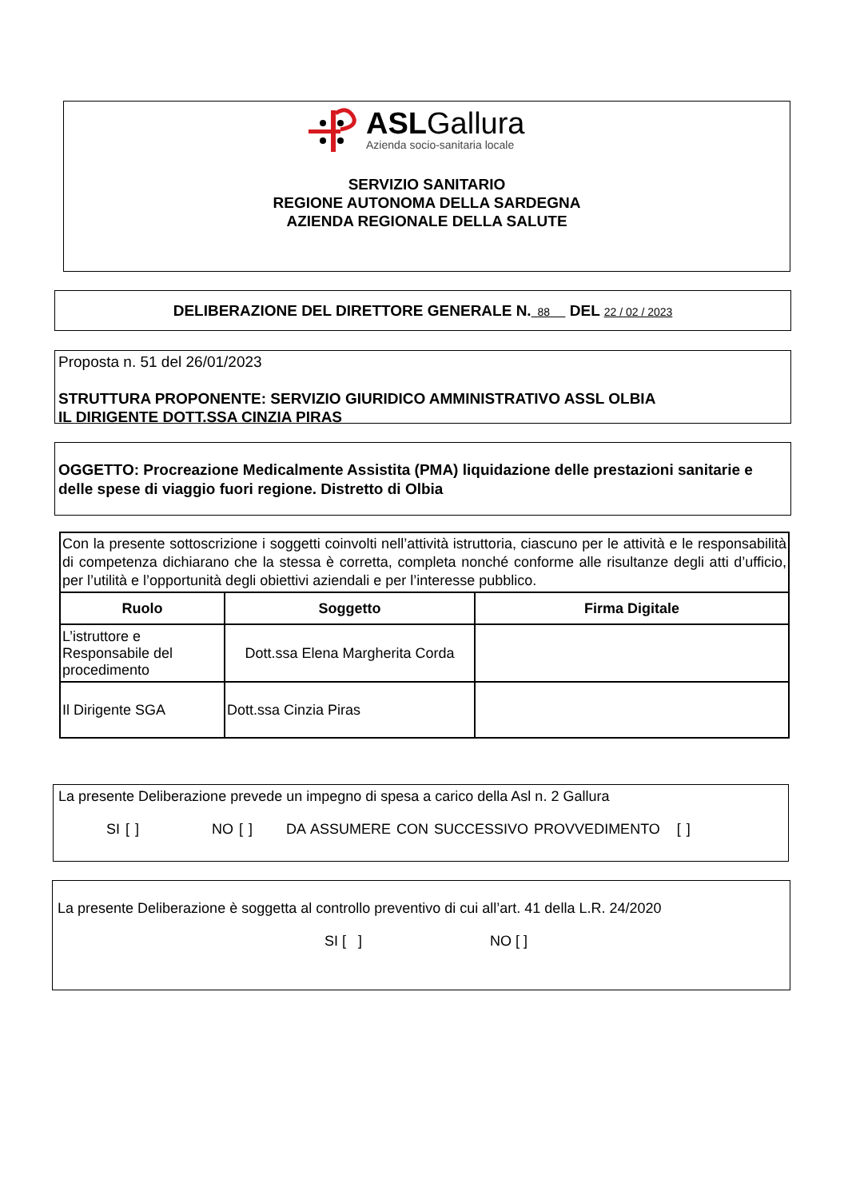ASLGallura
Azienda socio-sanitaria locale
SERVIZIO SANITARIO
REGIONE AUTONOMA DELLA SARDEGNA
AZIENDA REGIONALE DELLA SALUTE
DELIBERAZIONE DEL DIRETTORE GENERALE N. 88 DEL 22 / 02 / 2023
Proposta n. 51 del 26/01/2023
STRUTTURA PROPONENTE: SERVIZIO GIURIDICO AMMINISTRATIVO ASSL OLBIA
IL DIRIGENTE DOTT.SSA CINZIA PIRAS
OGGETTO: Procreazione Medicalmente Assistita (PMA) liquidazione delle prestazioni sanitarie e delle spese di viaggio fuori regione. Distretto di Olbia
| Con la presente sottoscrizione i soggetti coinvolti nell’attività istruttoria, ciascuno per le attività e le responsabilità di competenza dichiarano che la stessa è corretta, completa nonché conforme alle risultanze degli atti d’ufficio, per l’utilità e l’opportunità degli obiettivi aziendali e per l’interesse pubblico. | | |
| Ruolo | Soggetto | Firma Digitale |
| L’istruttore e Responsabile del procedimento | Dott.ssa Elena Margherita Corda | |
| Il Dirigente SGA | Dott.ssa Cinzia Piras | |
La presente Deliberazione prevede un impegno di spesa a carico della Asl n. 2 Gallura
SI [ ] NO [ ] DA ASSUMERE CON SUCCESSIVO PROVVEDIMENTO [ ]
La presente Deliberazione è soggetta al controllo preventivo di cui all’art. 41 della L.R. 24/2020
SI [ ] NO [ ]